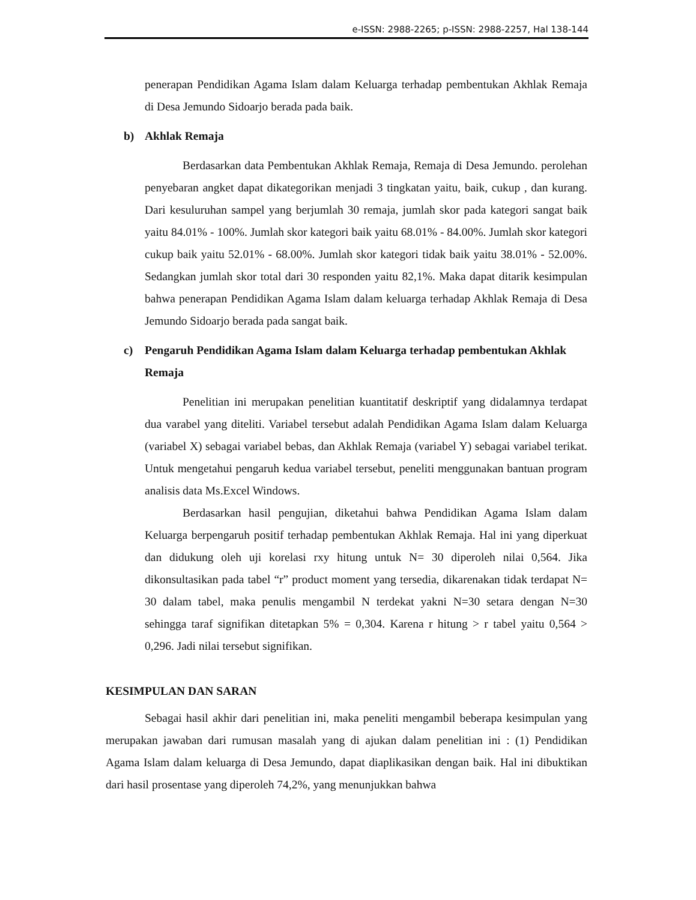e-ISSN: 2988-2265; p-ISSN: 2988-2257, Hal 138-144
penerapan Pendidikan Agama Islam dalam Keluarga terhadap pembentukan Akhlak Remaja di Desa Jemundo Sidoarjo berada pada baik.
b) Akhlak Remaja
Berdasarkan data Pembentukan Akhlak Remaja, Remaja di Desa Jemundo. perolehan penyebaran angket dapat dikategorikan menjadi 3 tingkatan yaitu, baik, cukup , dan kurang. Dari kesuluruhan sampel yang berjumlah 30 remaja, jumlah skor pada kategori sangat baik yaitu 84.01% - 100%. Jumlah skor kategori baik yaitu 68.01% - 84.00%. Jumlah skor kategori cukup baik yaitu 52.01% - 68.00%. Jumlah skor kategori tidak baik yaitu 38.01% - 52.00%. Sedangkan jumlah skor total dari 30 responden yaitu 82,1%. Maka dapat ditarik kesimpulan bahwa penerapan Pendidikan Agama Islam dalam keluarga terhadap Akhlak Remaja di Desa Jemundo Sidoarjo berada pada sangat baik.
c) Pengaruh Pendidikan Agama Islam dalam Keluarga terhadap pembentukan Akhlak Remaja
Penelitian ini merupakan penelitian kuantitatif deskriptif yang didalamnya terdapat dua varabel yang diteliti. Variabel tersebut adalah Pendidikan Agama Islam dalam Keluarga (variabel X) sebagai variabel bebas, dan Akhlak Remaja (variabel Y) sebagai variabel terikat. Untuk mengetahui pengaruh kedua variabel tersebut, peneliti menggunakan bantuan program analisis data Ms.Excel Windows.
Berdasarkan hasil pengujian, diketahui bahwa Pendidikan Agama Islam dalam Keluarga berpengaruh positif terhadap pembentukan Akhlak Remaja. Hal ini yang diperkuat dan didukung oleh uji korelasi rxy hitung untuk N= 30 diperoleh nilai 0,564. Jika dikonsultasikan pada tabel “r” product moment yang tersedia, dikarenakan tidak terdapat N= 30 dalam tabel, maka penulis mengambil N terdekat yakni N=30 setara dengan N=30 sehingga taraf signifikan ditetapkan 5% = 0,304. Karena r hitung > r tabel yaitu 0,564 > 0,296. Jadi nilai tersebut signifikan.
KESIMPULAN DAN SARAN
Sebagai hasil akhir dari penelitian ini, maka peneliti mengambil beberapa kesimpulan yang merupakan jawaban dari rumusan masalah yang di ajukan dalam penelitian ini : (1) Pendidikan Agama Islam dalam keluarga di Desa Jemundo, dapat diaplikasikan dengan baik. Hal ini dibuktikan dari hasil prosentase yang diperoleh 74,2%, yang menunjukkan bahwa